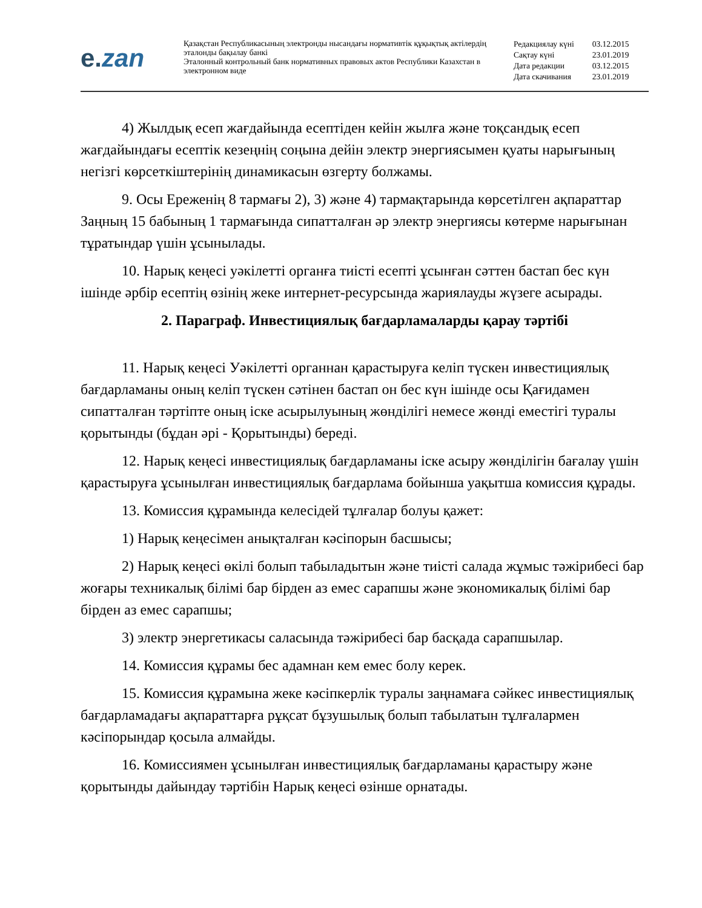e. zan
Қазақстан Республикасының электронды нысандағы нормативтік құқықтық актілердің эталонды бақылау банкі
Эталонный контрольный банк нормативных правовых актов Республики Казахстан в электронном виде
| Редакциялау күні | 03.12.2015 |
| Сақтау күні | 23.01.2019 |
| Дата редакции | 03.12.2015 |
| Дата скачивания | 23.01.2019 |
4) Жылдық есеп жағдайында есептіден кейін жылға және тоқсандық есеп жағдайындағы есептік кезеңнің соңына дейін электр энергиясымен қуаты нарығының негізгі көрсеткіштерінің динамикасын өзгерту болжамы.
9. Осы Ереженің 8 тармағы 2), 3) және 4) тармақтарында көрсетілген ақпараттар Заңның 15 бабының 1 тармағында сипатталған әр электр энергиясы көтерме нарығынан тұратындар үшін ұсынылады.
10. Нарық кеңесі уәкілетті органға тиісті есепті ұсынған сәттен бастап бес күн ішінде әрбір есептің өзінің жеке интернет-ресурсында жариялауды жүзеге асырады.
2. Параграф. Инвестициялық бағдарламаларды қарау тәртібі
11. Нарық кеңесі Уәкілетті органнан қарастыруға келіп түскен инвестициялық бағдарламаны оның келіп түскен сәтінен бастап он бес күн ішінде осы Қағидамен сипатталған тәртіпте оның іске асырылуының жөнділігі немесе жөнді еместігі туралы қорытынды (бұдан әрі - Қорытынды) береді.
12. Нарық кеңесі инвестициялық бағдарламаны іске асыру жөнділігін бағалау үшін қарастыруға ұсынылған инвестициялық бағдарлама бойынша уақытша комиссия құрады.
13. Комиссия құрамында келесідей тұлғалар болуы қажет:
1) Нарық кеңесімен анықталған кәсіпорын басшысы;
2) Нарық кеңесі өкілі болып табыладытын және тиісті салада жұмыс тәжірибесі бар жоғары техникалық білімі бар бірден аз емес сарапшы және экономикалық білімі бар бірден аз емес сарапшы;
3) электр энергетикасы саласында тәжірибесі бар басқада сарапшылар.
14. Комиссия құрамы бес адамнан кем емес болу керек.
15. Комиссия құрамына жеке кәсіпкерлік туралы заңнамаға сәйкес инвестициялық бағдарламадағы ақпараттарға рұқсат бұзушылық болып табылатын тұлғалармен кәсіпорындар қосыла алмайды.
16. Комиссиямен ұсынылған инвестициялық бағдарламаны қарастыру және қорытынды дайындау тәртібін Нарық кеңесі өзінше орнатады.